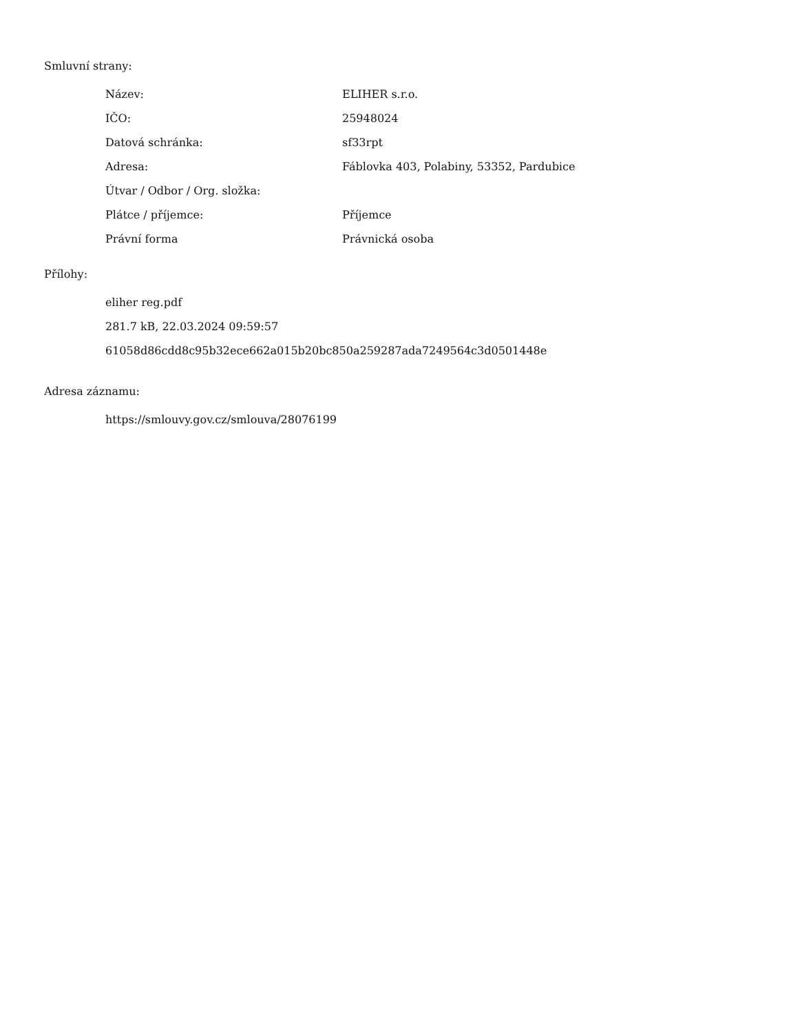Smluvní strany:
| Název: | ELIHER s.r.o. |
| IČO: | 25948024 |
| Datová schránka: | sf33rpt |
| Adresa: | Fáblovka 403, Polabiny, 53352, Pardubice |
| Útvar / Odbor / Org. složka: | |
| Plátce / příjemce: | Příjemce |
| Právní forma | Právnická osoba |
Přílohy:
eliher reg.pdf
281.7 kB, 22.03.2024 09:59:57
61058d86cdd8c95b32ece662a015b20bc850a259287ada7249564c3d0501448e
Adresa záznamu:
https://smlouvy.gov.cz/smlouva/28076199